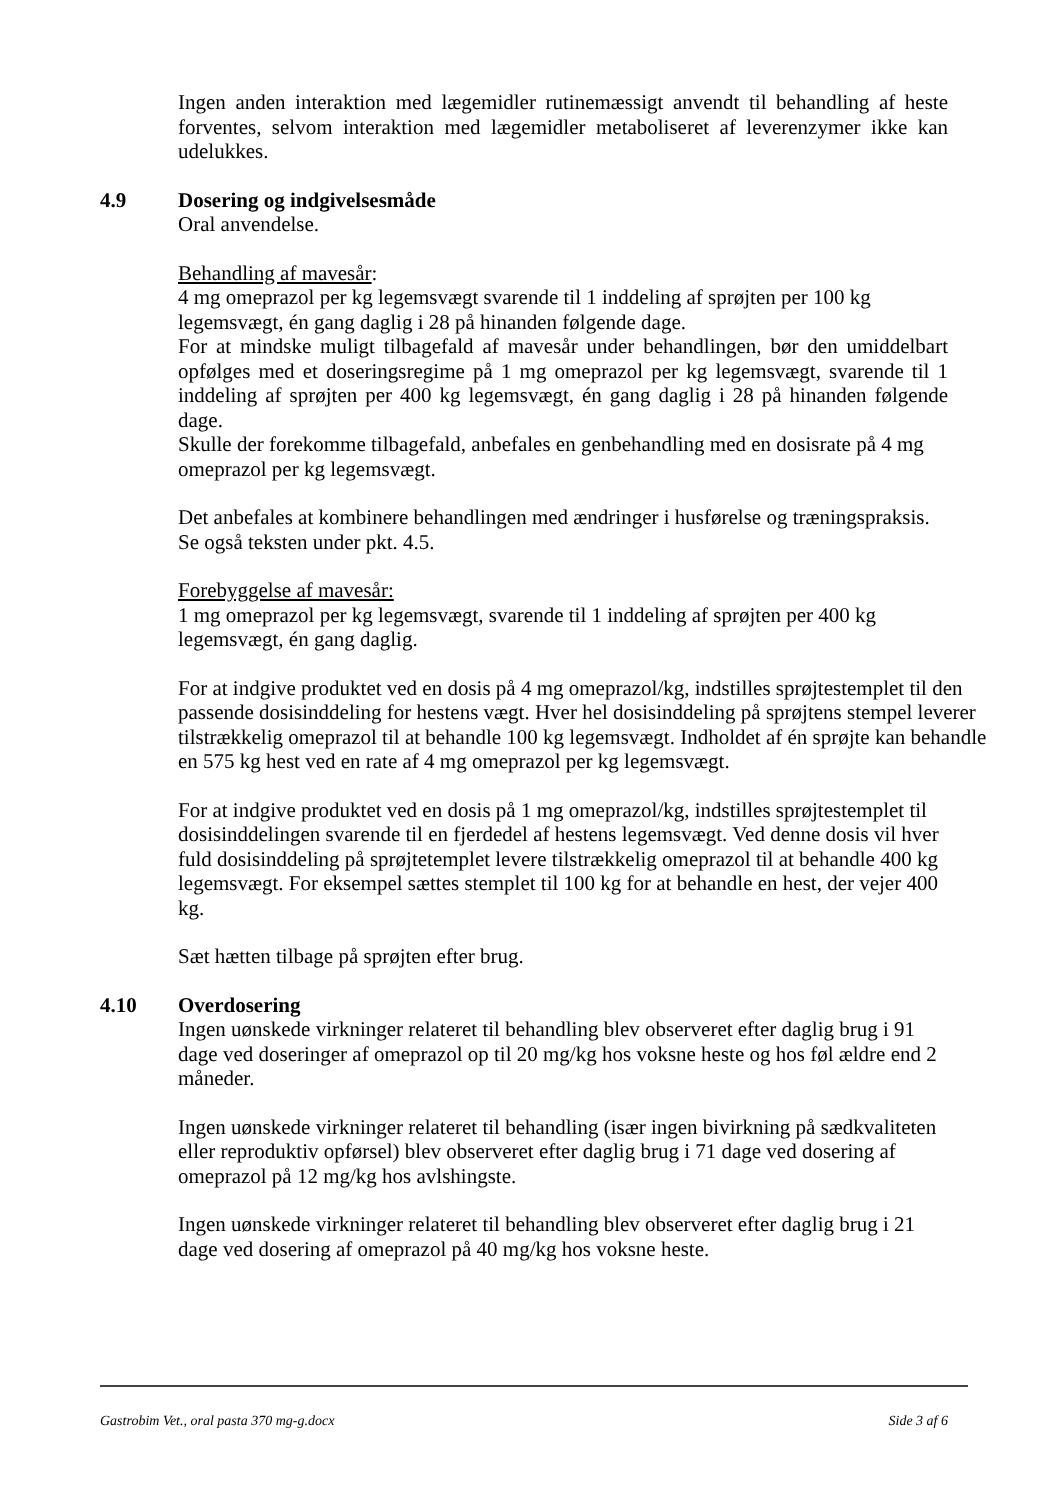Ingen anden interaktion med lægemidler rutinemæssigt anvendt til behandling af heste forventes, selvom interaktion med lægemidler metaboliseret af leverenzymer ikke kan udelukkes.
4.9 Dosering og indgivelsesmåde
Oral anvendelse.
Behandling af mavesår:
4 mg omeprazol per kg legemsvægt svarende til 1 inddeling af sprøjten per 100 kg legemsvægt, én gang daglig i 28 på hinanden følgende dage.
For at mindske muligt tilbagefald af mavesår under behandlingen, bør den umiddelbart opfølges med et doseringsregime på 1 mg omeprazol per kg legemsvægt, svarende til 1 inddeling af sprøjten per 400 kg legemsvægt, én gang daglig i 28 på hinanden følgende dage.
Skulle der forekomme tilbagefald, anbefales en genbehandling med en dosisrate på 4 mg omeprazol per kg legemsvægt.
Det anbefales at kombinere behandlingen med ændringer i husførelse og træningspraksis. Se også teksten under pkt. 4.5.
Forebyggelse af mavesår:
1 mg omeprazol per kg legemsvægt, svarende til 1 inddeling af sprøjten per 400 kg legemsvægt, én gang daglig.
For at indgive produktet ved en dosis på 4 mg omeprazol/kg, indstilles sprøjtestemplet til den passende dosisinddeling for hestens vægt. Hver hel dosisinddeling på sprøjtens stempel leverer tilstrækkelig omeprazol til at behandle 100 kg legemsvægt. Indholdet af én sprøjte kan behandle en 575 kg hest ved en rate af 4 mg omeprazol per kg legemsvægt.
For at indgive produktet ved en dosis på 1 mg omeprazol/kg, indstilles sprøjtestemplet til dosisinddelingen svarende til en fjerdedel af hestens legemsvægt. Ved denne dosis vil hver fuld dosisinddeling på sprøjtetemplet levere tilstrækkelig omeprazol til at behandle 400 kg legemsvægt. For eksempel sættes stemplet til 100 kg for at behandle en hest, der vejer 400 kg.
Sæt hætten tilbage på sprøjten efter brug.
4.10 Overdosering
Ingen uønskede virkninger relateret til behandling blev observeret efter daglig brug i 91 dage ved doseringer af omeprazol op til 20 mg/kg hos voksne heste og hos føl ældre end 2 måneder.
Ingen uønskede virkninger relateret til behandling (især ingen bivirkning på sædkvaliteten eller reproduktiv opførsel) blev observeret efter daglig brug i 71 dage ved dosering af omeprazol på 12 mg/kg hos avlshingste.
Ingen uønskede virkninger relateret til behandling blev observeret efter daglig brug i 21 dage ved dosering af omeprazol på 40 mg/kg hos voksne heste.
Gastrobim Vet., oral pasta 370 mg-g.docx Side 3 af 6